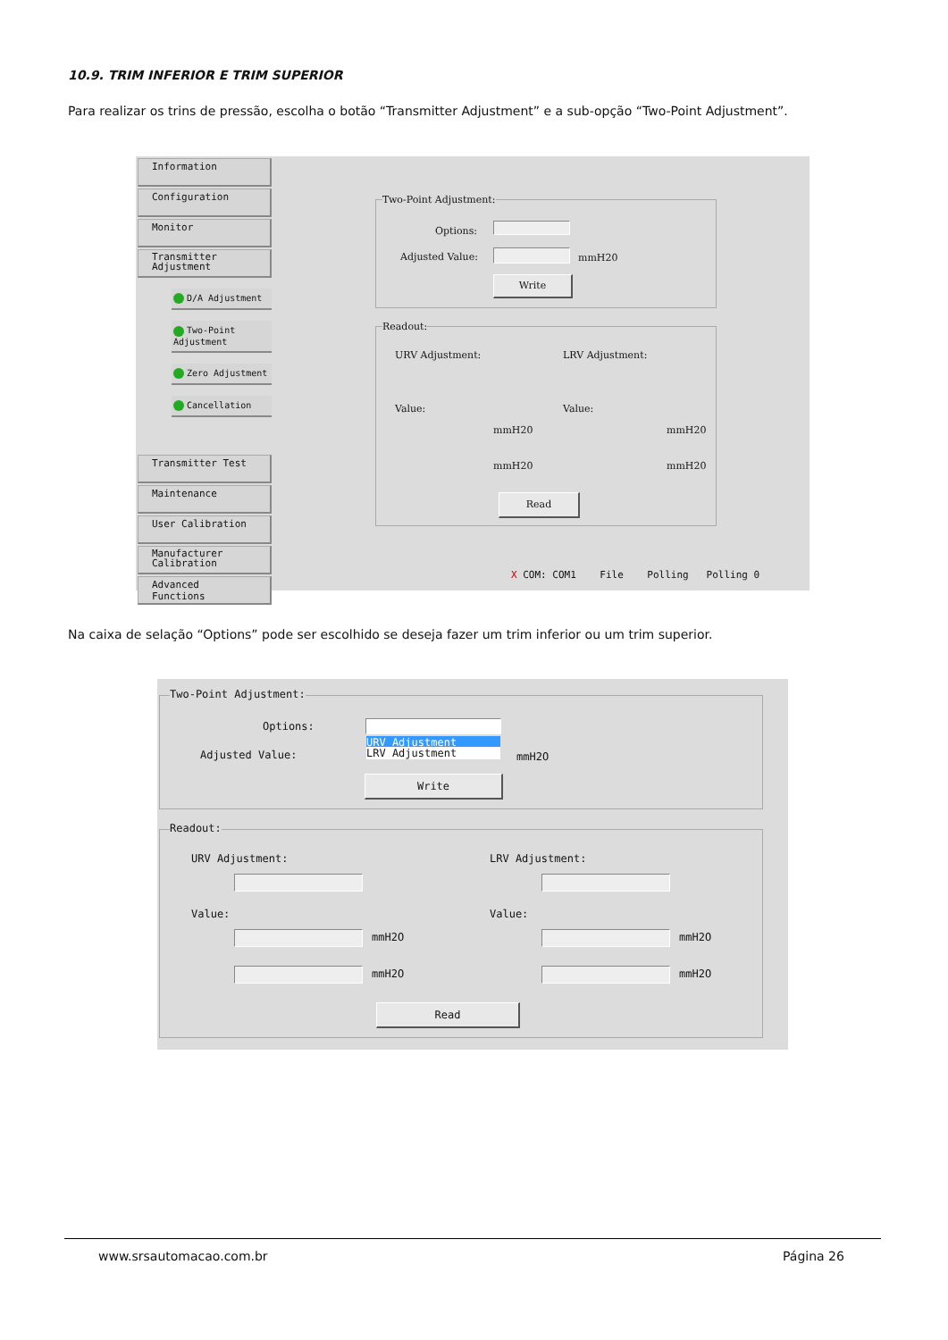10.9. TRIM INFERIOR E TRIM SUPERIOR
Para realizar os trins de pressão, escolha o botão “Transmitter Adjustment” e a sub-opção “Two-Point Adjustment”.
Information
Configuration
Monitor
Transmitter
Adjustment
D/A Adjustment
Two-Point Adjustment
Zero Adjustment
Cancellation
Transmitter Test
Maintenance
User Calibration
Manufacturer
Calibration
Advanced Functions
Two-Point Adjustment:
Options:
Adjusted Value: mmH20
Write
Readout:
URV Adjustment: LRV Adjustment:
Value: Value:
mmH20 mmH20
mmH20 mmH20
Read
X COM: COM1 File Polling Polling 0
Na caixa de selação “Options” pode ser escolhido se deseja fazer um trim inferior ou um trim superior.
Two-Point Adjustment:
Options:
URV Adjustment
LRV Adjustment
Adjusted Value: mmH2O
Write
Readout:
URV Adjustment: LRV Adjustment:
Value: Value:
mmH2O mmH2O
mmH2O mmH2O
Read
www.srsautomacao.com.br Página 26